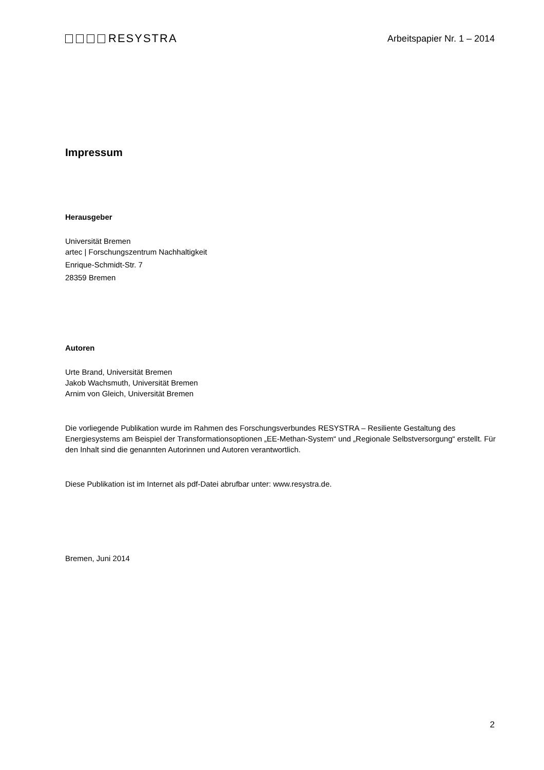RESYSTRA
Arbeitspapier Nr. 1 – 2014
Impressum
Herausgeber
Universität Bremen
artec | Forschungszentrum Nachhaltigkeit
Enrique-Schmidt-Str. 7
28359 Bremen
Autoren
Urte Brand, Universität Bremen
Jakob Wachsmuth, Universität Bremen
Arnim von Gleich, Universität Bremen
Die vorliegende Publikation wurde im Rahmen des Forschungsverbundes RESYSTRA – Resiliente Gestaltung des Energiesystems am Beispiel der Transformationsoptionen „EE-Methan-System“ und „Regionale Selbstversorgung“ erstellt. Für den Inhalt sind die genannten Autorinnen und Autoren verantwortlich.
Diese Publikation ist im Internet als pdf-Datei abrufbar unter: www.resystra.de.
Bremen, Juni 2014
2